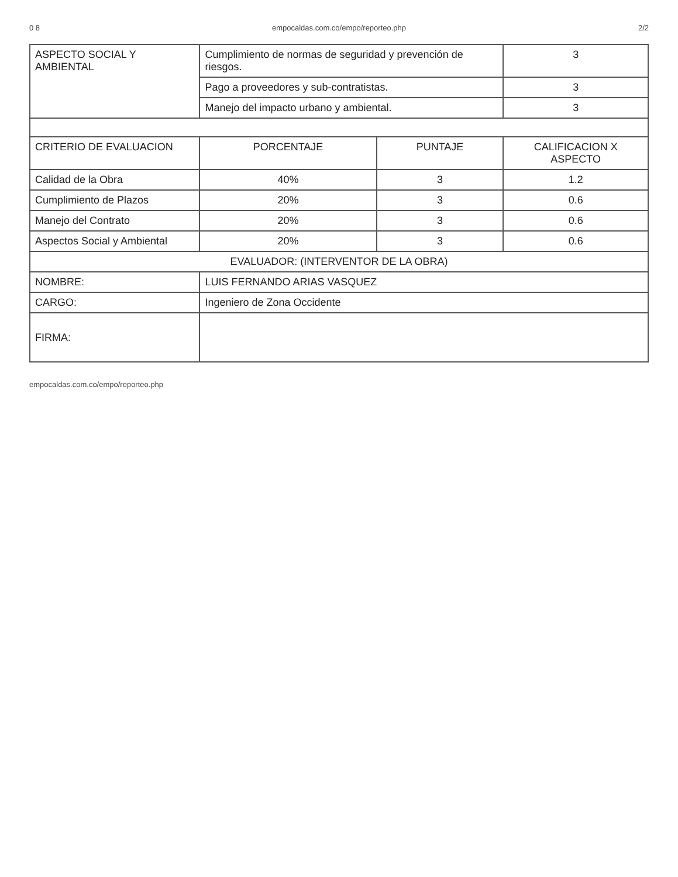0 8 empocaldas.com.co/empo/reporteo.php 2/2
| ASPECTO SOCIAL Y AMBIENTAL | Cumplimiento de normas de seguridad y prevención de riesgos. | | 3 |
| | Pago a proveedores y sub-contratistas. | | 3 |
| | Manejo del impacto urbano y ambiental. | | 3 |
| CRITERIO DE EVALUACION | PORCENTAJE | PUNTAJE | CALIFICACION X ASPECTO |
| Calidad de la Obra | 40% | 3 | 1.2 |
| Cumplimiento de Plazos | 20% | 3 | 0.6 |
| Manejo del Contrato | 20% | 3 | 0.6 |
| Aspectos Social y Ambiental | 20% | 3 | 0.6 |
| EVALUADOR: (INTERVENTOR DE LA OBRA) | | | |
| NOMBRE: | LUIS FERNANDO ARIAS VASQUEZ | | |
| CARGO: | Ingeniero de Zona Occidente | | |
| FIRMA: | | | |
empocaldas.com.co/empo/reporteo.php